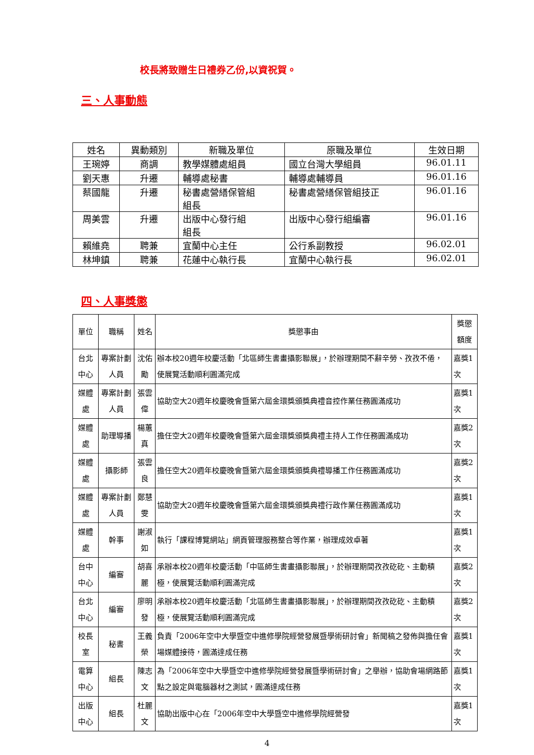校長將致贈生日禮券乙份,以資祝賀。
三、人事動態
| 姓名 | 異動類別 | 新職及單位 | 原職及單位 | 生效日期 |
| --- | --- | --- | --- | --- |
| 王琬婷 | 商調 | 教學媒體處組員 | 國立台灣大學組員 | 96.01.11 |
| 劉天惠 | 升遷 | 輔導處秘書 | 輔導處輔導員 | 96.01.16 |
| 蔡國龍 | 升遷 | 秘書處營繕保管組 組長 | 秘書處營繕保管組技正 | 96.01.16 |
| 周美雲 | 升遷 | 出版中心發行組 組長 | 出版中心發行組編審 | 96.01.16 |
| 賴維堯 | 聘兼 | 宜蘭中心主任 | 公行系副教授 | 96.02.01 |
| 林坤鎮 | 聘兼 | 花蓮中心執行長 | 宜蘭中心執行長 | 96.02.01 |
四、人事獎懲
| 單位 | 職稱 | 姓名 | 獎懲事由 | 獎懲額度 |
| --- | --- | --- | --- | --- |
| 台北中心 | 專案計劃人員 | 沈佑勵 | 辦本校20週年校慶活動「北區師生書畫攝影聯展」，於辦理期間不辭辛勞、孜孜不倦，使展覽活動順利圓滿完成 | 嘉獎1次 |
| 媒體處 | 專案計劃人員 | 張雲偉 | 協助空大20週年校慶晚會暨第六屆金環獎頒獎典禮音控作業任務圓滿成功 | 嘉獎1次 |
| 媒體處 | 助理導播 | 楊蕙真 | 擔任空大20週年校慶晚會暨第六屆金環獎頒獎典禮主持人工作任務圓滿成功 | 嘉獎2次 |
| 媒體處 | 攝影師 | 張雲良 | 擔任空大20週年校慶晚會暨第六屆金環獎頒獎典禮導播工作任務圓滿成功 | 嘉獎2次 |
| 媒體處 | 專案計劃人員 | 鄭慧雯 | 協助空大20週年校慶晚會暨第六屆金環獎頒獎典禮行政作業任務圓滿成功 | 嘉獎1次 |
| 媒體處 | 幹事 | 謝淑如 | 執行「課程博覽網站」網頁管理服務整合等作業，辦理成效卓著 | 嘉獎1次 |
| 台中中心 | 編審 | 胡喜麗 | 承辦本校20週年校慶活動「中區師生書畫攝影聯展」，於辦理期間孜孜矻矻、主動積極，使展覽活動順利圓滿完成 | 嘉獎2次 |
| 台北中心 | 編審 | 廖明發 | 承辦本校20週年校慶活動「北區師生書畫攝影聯展」，於辦理期間孜孜矻矻、主動積極，使展覽活動順利圓滿完成 | 嘉獎2次 |
| 校長室 | 秘書 | 王義榮 | 負責「2006年空中大學暨空中進修學院經營發展暨學術研討會」新聞稿之發佈與擔任會場媒體接待，圓滿達成任務 | 嘉獎1次 |
| 電算中心 | 組長 | 陳志文 | 為「2006年空中大學暨空中進修學院經營發展暨學術研討會」之舉辦，協助會場網路節點之設定與電腦器材之測試，圓滿達成任務 | 嘉獎1次 |
| 出版中心 | 組長 | 杜麗文 | 協助出版中心在「2006年空中大學暨空中進修學院經營發 | 嘉獎1次 |
4